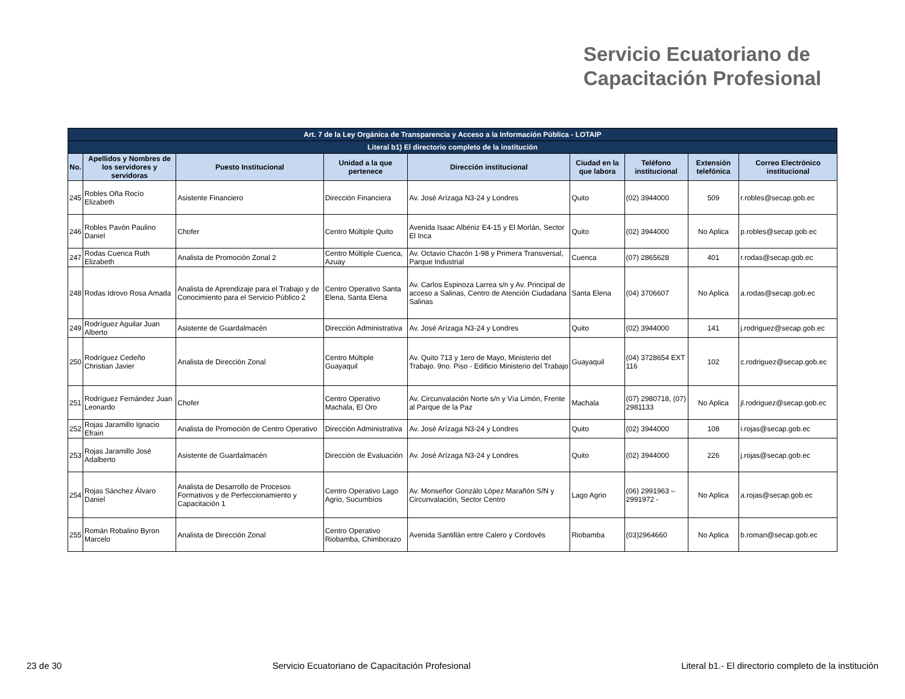Servicio Ecuatoriano de
Capacitación Profesional
| Art. 7 de la Ley Orgánica de Transparencia y Acceso a la Información Pública - LOTAIP | | | | | | | | |
| --- | --- | --- | --- | --- | --- | --- | --- | --- |
| Literal b1) El directorio completo de la institución | | | | | | | | |
| No. | Apellidos y Nombres de los servidores y servidoras | Puesto Institucional | Unidad a la que pertenece | Dirección institucional | Ciudad en la que labora | Teléfono institucional | Extensión telefónica | Correo Electrónico institucional |
| 245 | Robles Oña Rocío Elizabeth | Asistente Financiero | Dirección Financiera | Av. José Arízaga N3-24 y Londres | Quito | (02) 3944000 | 509 | r.robles@secap.gob.ec |
| 246 | Robles Pavón Paulino Daniel | Chofer | Centro Múltiple Quito | Avenida Isaac Albéniz E4-15 y El Morlán, Sector El Inca | Quito | (02) 3944000 | No Aplica | p.robles@secap.gob.ec |
| 247 | Rodas Cuenca Ruth Elizabeth | Analista de Promoción Zonal 2 | Centro Múltiple Cuenca, Azuay | Av. Octavio Chacón 1-98 y Primera Transversal, Parque Industrial | Cuenca | (07) 2865628 | 401 | r.rodas@secap.gob.ec |
| 248 | Rodas Idrovo Rosa Amada | Analista de Aprendizaje para el Trabajo y de Conocimiento para el Servicio Público 2 | Centro Operativo Santa Elena, Santa Elena | Av. Carlos Espinoza Larrea s/n y Av. Principal de acceso a Salinas, Centro de Atención Ciudadana Salinas | Santa Elena | (04) 3706607 | No Aplica | a.rodas@secap.gob.ec |
| 249 | Rodríguez Aguilar Juan Alberto | Asistente de Guardalmacén | Dirección Administrativa | Av. José Arízaga N3-24 y Londres | Quito | (02) 3944000 | 141 | j.rodriguez@secap.gob.ec |
| 250 | Rodríguez Cedeño Christian Javier | Analista de Dirección Zonal | Centro Múltiple Guayaquil | Av. Quito 713 y 1ero de Mayo, Ministerio del Trabajo. 9no. Piso - Edificio Ministerio del Trabajo | Guayaquil | (04) 3728654 EXT 116 | 102 | c.rodriguez@secap.gob.ec |
| 251 | Rodríguez Fernández Juan Leonardo | Chofer | Centro Operativo Machala, El Oro | Av. Circunvalación Norte s/n y Vía Limón, Frente al Parque de la Paz | Machala | (07) 2980718, (07) 2981133 | No Aplica | jl.rodriguez@secap.gob.ec |
| 252 | Rojas Jaramillo Ignacio Efrain | Analista de Promoción de Centro Operativo | Dirección Administrativa | Av. José Arízaga N3-24 y Londres | Quito | (02) 3944000 | 108 | i.rojas@secap.gob.ec |
| 253 | Rojas Jaramillo José Adalberto | Asistente de Guardalmacén | Dirección de Evaluación | Av. José Arízaga N3-24 y Londres | Quito | (02) 3944000 | 226 | j.rojas@secap.gob.ec |
| 254 | Rojas Sánchez Álvaro Daniel | Analista de Desarrollo de Procesos Formativos y de Perfeccionamiento y Capacitación 1 | Centro Operativo Lago Agrio, Sucumbíos | Av. Monseñor Gonzálo López Marañón S/N y Circunvalación, Sector Centro | Lago Agrio | (06) 2991963 – 2991972 - | No Aplica | a.rojas@secap.gob.ec |
| 255 | Román Robalino Byron Marcelo | Analista de Dirección Zonal | Centro Operativo Riobamba, Chimborazo | Avenida Santillán entre Calero y Cordovés | Riobamba | (03)2964660 | No Aplica | b.roman@secap.gob.ec |
23 de 30 Servicio Ecuatoriano de Capacitación Profesional Literal b1.- El directorio completo de la institución